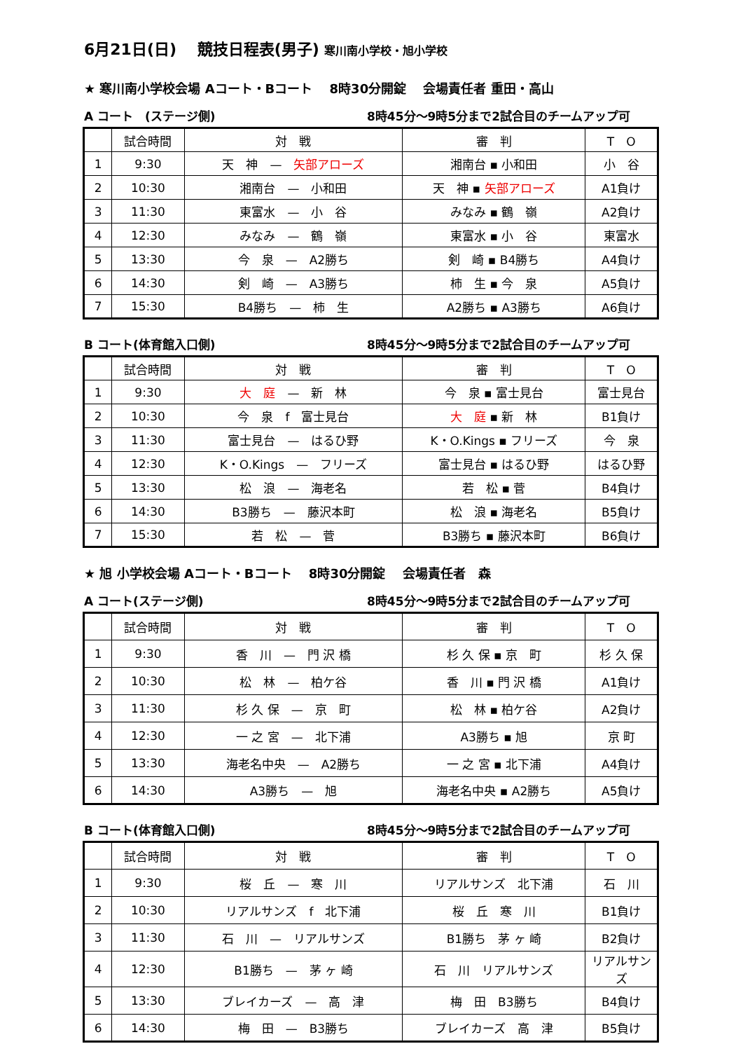6月21日(日)　 競技日程表(男子) 寒川南小学校・旭小学校
★ 寒川南小学校会場 Aコート・Bコート　 8時30分開錠　 会場責任者 重田・高山
A コート　(ステージ側) 8時45分～9時5分まで2試合目のチームアップ可
| | 試合時間 | 対 戦 | 審 判 | T O |
| --- | --- | --- | --- | --- |
| 1 | 9:30 | 天 神 — 矢部アローズ | 湘南台 ▪ 小和田 | 小 谷 |
| 2 | 10:30 | 湘南台 — 小和田 | 天 神 ▪ 矢部アローズ | A1負け |
| 3 | 11:30 | 東富水 — 小 谷 | みなみ ▪ 鶴 嶺 | A2負け |
| 4 | 12:30 | みなみ — 鶴 嶺 | 東富水 ▪ 小 谷 | 東富水 |
| 5 | 13:30 | 今 泉 — A2勝ち | 剣 崎 ▪ B4勝ち | A4負け |
| 6 | 14:30 | 剣 崎 — A3勝ち | 柿 生 ▪ 今 泉 | A5負け |
| 7 | 15:30 | B4勝ち — 柿 生 | A2勝ち ▪ A3勝ち | A6負け |
B コート(体育館入口側) 8時45分～9時5分まで2試合目のチームアップ可
| | 試合時間 | 対 戦 | 審 判 | T O |
| --- | --- | --- | --- | --- |
| 1 | 9:30 | 大 庭 — 新 林 | 今 泉 ▪ 富士見台 | 富士見台 |
| 2 | 10:30 | 今 泉 f 富士見台 | 大 庭 ▪ 新 林 | B1負け |
| 3 | 11:30 | 富士見台 — はるひ野 | K・O.Kings ▪ フリーズ | 今 泉 |
| 4 | 12:30 | K・O.Kings — フリーズ | 富士見台 ▪ はるひ野 | はるひ野 |
| 5 | 13:30 | 松 浪 — 海老名 | 若 松 ▪ 菅 | B4負け |
| 6 | 14:30 | B3勝ち — 藤沢本町 | 松 浪 ▪ 海老名 | B5負け |
| 7 | 15:30 | 若 松 — 菅 | B3勝ち ▪ 藤沢本町 | B6負け |
★ 旭 小学校会場 Aコート・Bコート　 8時30分開錠　 会場責任者　森
A コート(ステージ側) 8時45分～9時5分まで2試合目のチームアップ可
| | 試合時間 | 対 戦 | 審 判 | T O |
| --- | --- | --- | --- | --- |
| 1 | 9:30 | 香 川 — 門 沢 橋 | 杉 久 保 ▪ 京 町 | 杉 久 保 |
| 2 | 10:30 | 松 林 — 柏ケ谷 | 香 川 ▪ 門 沢 橋 | A1負け |
| 3 | 11:30 | 杉 久 保 — 京 町 | 松 林 ▪ 柏ケ谷 | A2負け |
| 4 | 12:30 | 一 之 宮 — 北下浦 | A3勝ち ▪ 旭 | 京 町 |
| 5 | 13:30 | 海老名中央 — A2勝ち | 一 之 宮 ▪ 北下浦 | A4負け |
| 6 | 14:30 | A3勝ち — 旭 | 海老名中央 ▪ A2勝ち | A5負け |
B コート(体育館入口側) 8時45分～9時5分まで2試合目のチームアップ可
| | 試合時間 | 対 戦 | 審 判 | T O |
| --- | --- | --- | --- | --- |
| 1 | 9:30 | 桜 丘 — 寒 川 | リアルサンズ 北下浦 | 石 川 |
| 2 | 10:30 | リアルサンズ f 北下浦 | 桜 丘 寒 川 | B1負け |
| 3 | 11:30 | 石 川 — リアルサンズ | B1勝ち 茅 ヶ 崎 | B2負け |
| 4 | 12:30 | B1勝ち — 茅 ヶ 崎 | 石 川 リアルサンズ | リアルサンズ |
| 5 | 13:30 | ブレイカーズ — 高 津 | 梅 田 B3勝ち | B4負け |
| 6 | 14:30 | 梅 田 — B3勝ち | ブレイカーズ 高 津 | B5負け |